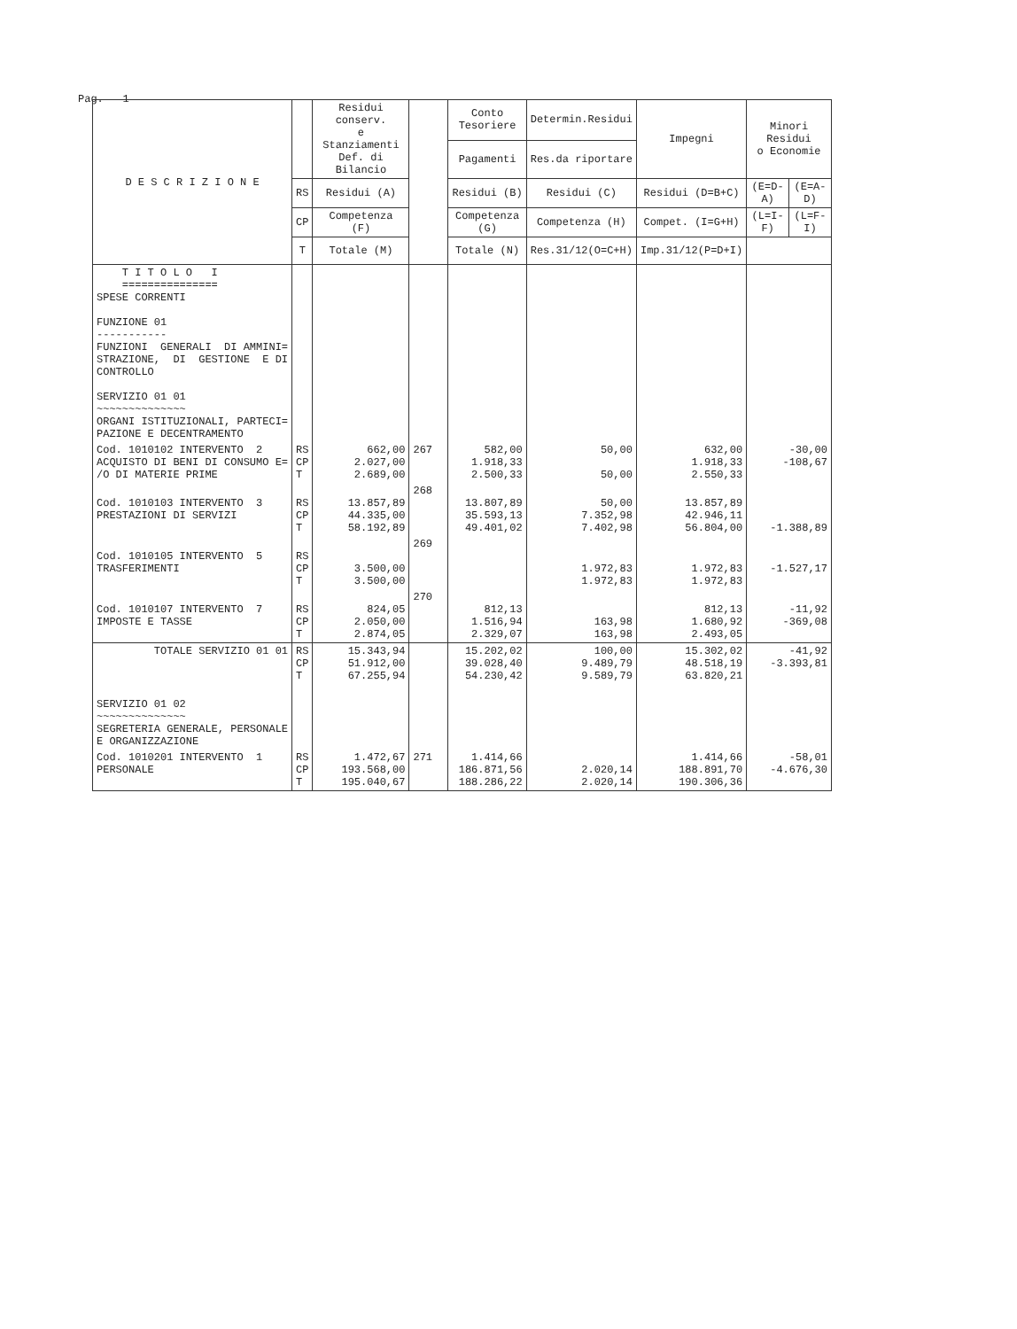Pag. 1
| D E S C R I Z I O N E | | Residui conserv. e Stanziamenti Def. di Bilancio | | Conto Tesoriere | Determin.Residui | Impegni | Minori Residui o Economie | |
| --- | --- | --- | --- | --- | --- | --- | --- | --- |
| | | | | Pagamenti | Res.da riportare | | | |
| | RS | Residui (A) | | Residui (B) | Residui (C) | Residui (D=B+C) | (E=D-A) | (E=A-D) |
| | CP | Competenza (F) | | Competenza (G) | Competenza (H) | Compet. (I=G+H) | (L=I-F) | (L=F-I) |
| | T | Totale (M) | | Totale (N) | Res.31/12(O=C+H) | Imp.31/12(P=D+I) | | |
| T I T O L O I =============== SPESE CORRENTI FUNZIONE 01 ----------- FUNZIONI GENERALI DI AMMINI= STRAZIONE, DI GESTIONE E DI CONTROLLO SERVIZIO 01 01 ~~~~~~~~~~~~~~ ORGANI ISTITUZIONALI, PARTECI= PAZIONE E DECENTRAMENTO | | | | | | | | |
| Cod. 1010102 INTERVENTO 2 ACQUISTO DI BENI DI CONSUMO E= /O DI MATERIE PRIME | RS CP T | 662,00 2.027,00 2.689,00 | 267 | 582,00 1.918,33 2.500,33 | 50,00 50,00 | 632,00 1.918,33 2.550,33 | -30,00 -108,67 | |
| Cod. 1010103 INTERVENTO 3 PRESTAZIONI DI SERVIZI | RS CP T | 13.857,89 44.335,00 58.192,89 | 268 | 13.807,89 35.593,13 49.401,02 | 50,00 7.352,98 7.402,98 | 13.857,89 42.946,11 56.804,00 | -1.388,89 | |
| Cod. 1010105 INTERVENTO 5 TRASFERIMENTI | RS CP T | 3.500,00 3.500,00 | 269 | | 1.972,83 1.972,83 | 1.972,83 1.972,83 | -1.527,17 | |
| Cod. 1010107 INTERVENTO 7 IMPOSTE E TASSE | RS CP T | 824,05 2.050,00 2.874,05 | 270 | 812,13 1.516,94 2.329,07 | 163,98 163,98 | 812,13 1.680,92 2.493,05 | -11,92 -369,08 | |
| TOTALE SERVIZIO 01 01 | RS CP T | 15.343,94 51.912,00 67.255,94 | | 15.202,02 39.028,40 54.230,42 | 100,00 9.489,79 9.589,79 | 15.302,02 48.518,19 63.820,21 | -41,92 -3.393,81 | |
| SERVIZIO 01 02 ~~~~~~~~~~~~~~ SEGRETERIA GENERALE, PERSONALE E ORGANIZZAZIONE | | | | | | | | |
| Cod. 1010201 INTERVENTO 1 PERSONALE | RS CP T | 1.472,67 193.568,00 195.040,67 | 271 | 1.414,66 186.871,56 188.286,22 | 2.020,14 2.020,14 | 1.414,66 188.891,70 190.306,36 | -58,01 -4.676,30 | |